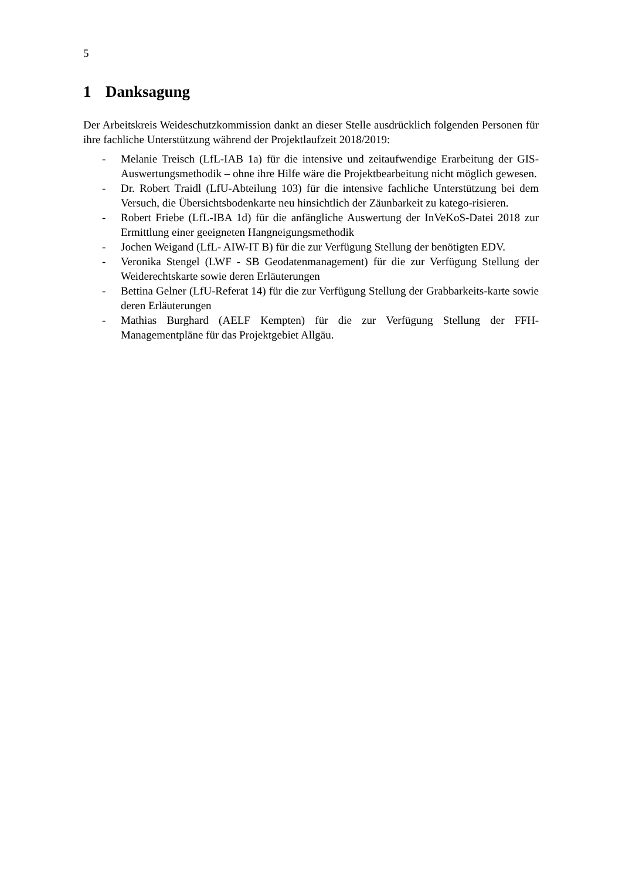5
1 Danksagung
Der Arbeitskreis Weideschutzkommission dankt an dieser Stelle ausdrücklich folgenden Personen für ihre fachliche Unterstützung während der Projektlaufzeit 2018/2019:
- Melanie Treisch (LfL-IAB 1a) für die intensive und zeitaufwendige Erarbeitung der GIS-Auswertungsmethodik – ohne ihre Hilfe wäre die Projektbearbeitung nicht möglich gewesen.
- Dr. Robert Traidl (LfU-Abteilung 103) für die intensive fachliche Unterstützung bei dem Versuch, die Übersichtsbodenkarte neu hinsichtlich der Zäunbarkeit zu katego-risieren.
- Robert Friebe (LfL-IBA 1d) für die anfängliche Auswertung der InVeKoS-Datei 2018 zur Ermittlung einer geeigneten Hangneigungsmethodik
- Jochen Weigand (LfL- AIW-IT B) für die zur Verfügung Stellung der benötigten EDV.
- Veronika Stengel (LWF - SB Geodatenmanagement) für die zur Verfügung Stellung der Weiderechtskarte sowie deren Erläuterungen
- Bettina Gelner (LfU-Referat 14) für die zur Verfügung Stellung der Grabbarkeits-karte sowie deren Erläuterungen
- Mathias Burghard (AELF Kempten) für die zur Verfügung Stellung der FFH-Managementpläne für das Projektgebiet Allgäu.